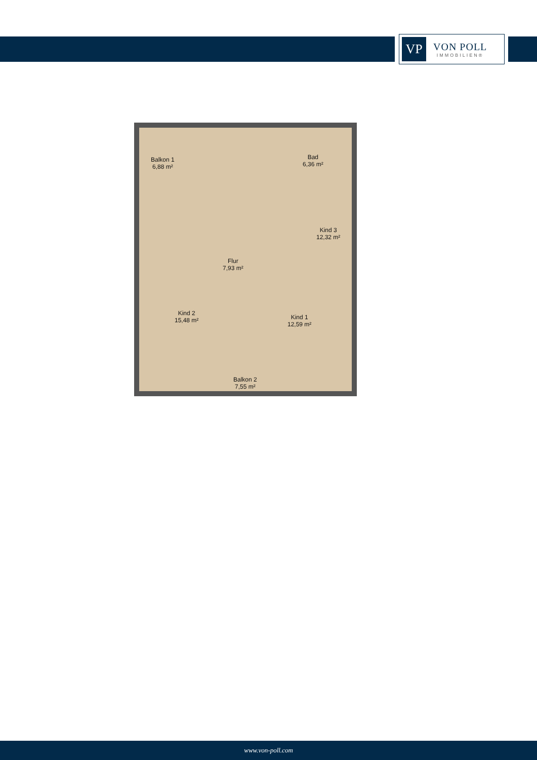VP
VON POLL
IMMOBILIEN®
Balkon 1
6,88 m²
Bad
6,36 m²
Kind 3
12,32 m²
Flur
7,93 m²
Kind 2
15,48 m²
Kind 1
12,59 m²
Balkon 2
7,55 m²
www.von-poll.com